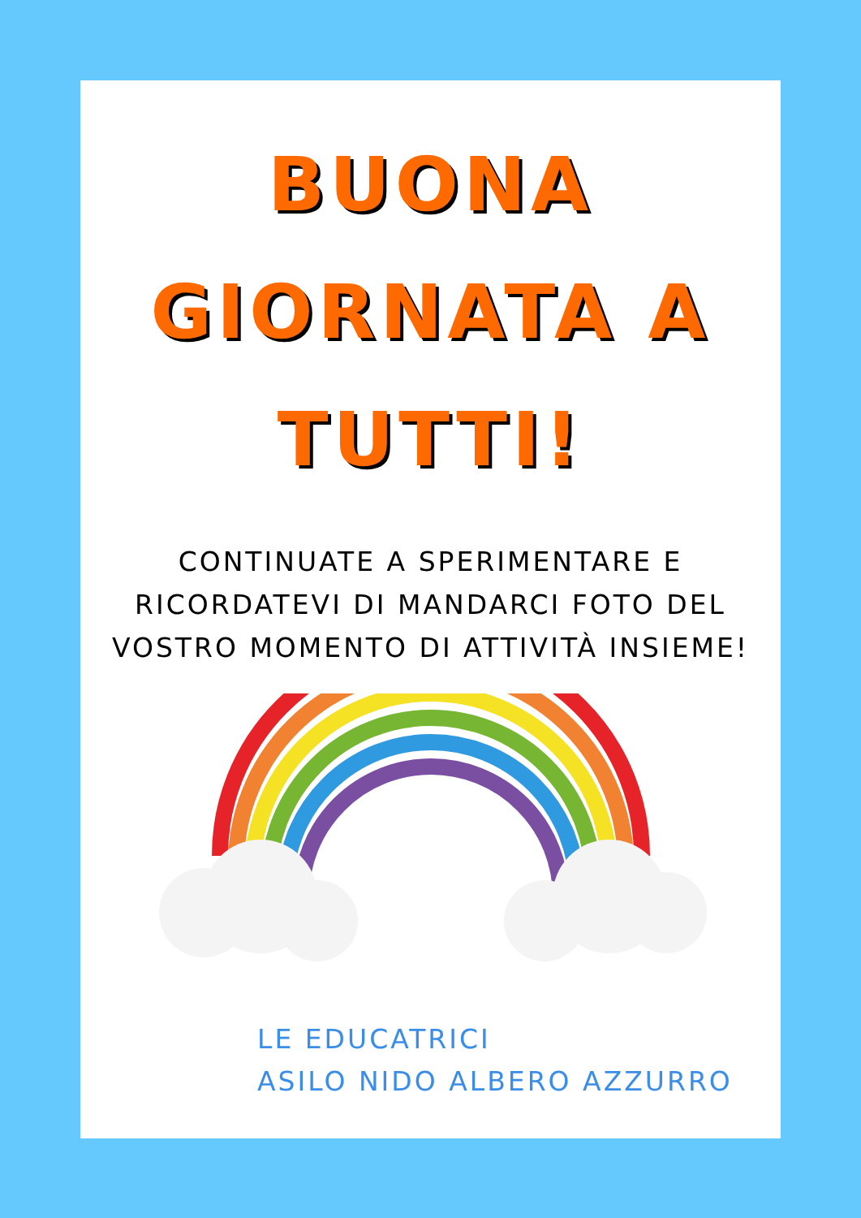BUONA
GIORNATA A
TUTTI!
CONTINUATE A SPERIMENTARE E RICORDATEVI DI MANDARCI FOTO DEL VOSTRO MOMENTO DI ATTIVITÀ INSIEME!
LE EDUCATRICI
ASILO NIDO ALBERO AZZURRO